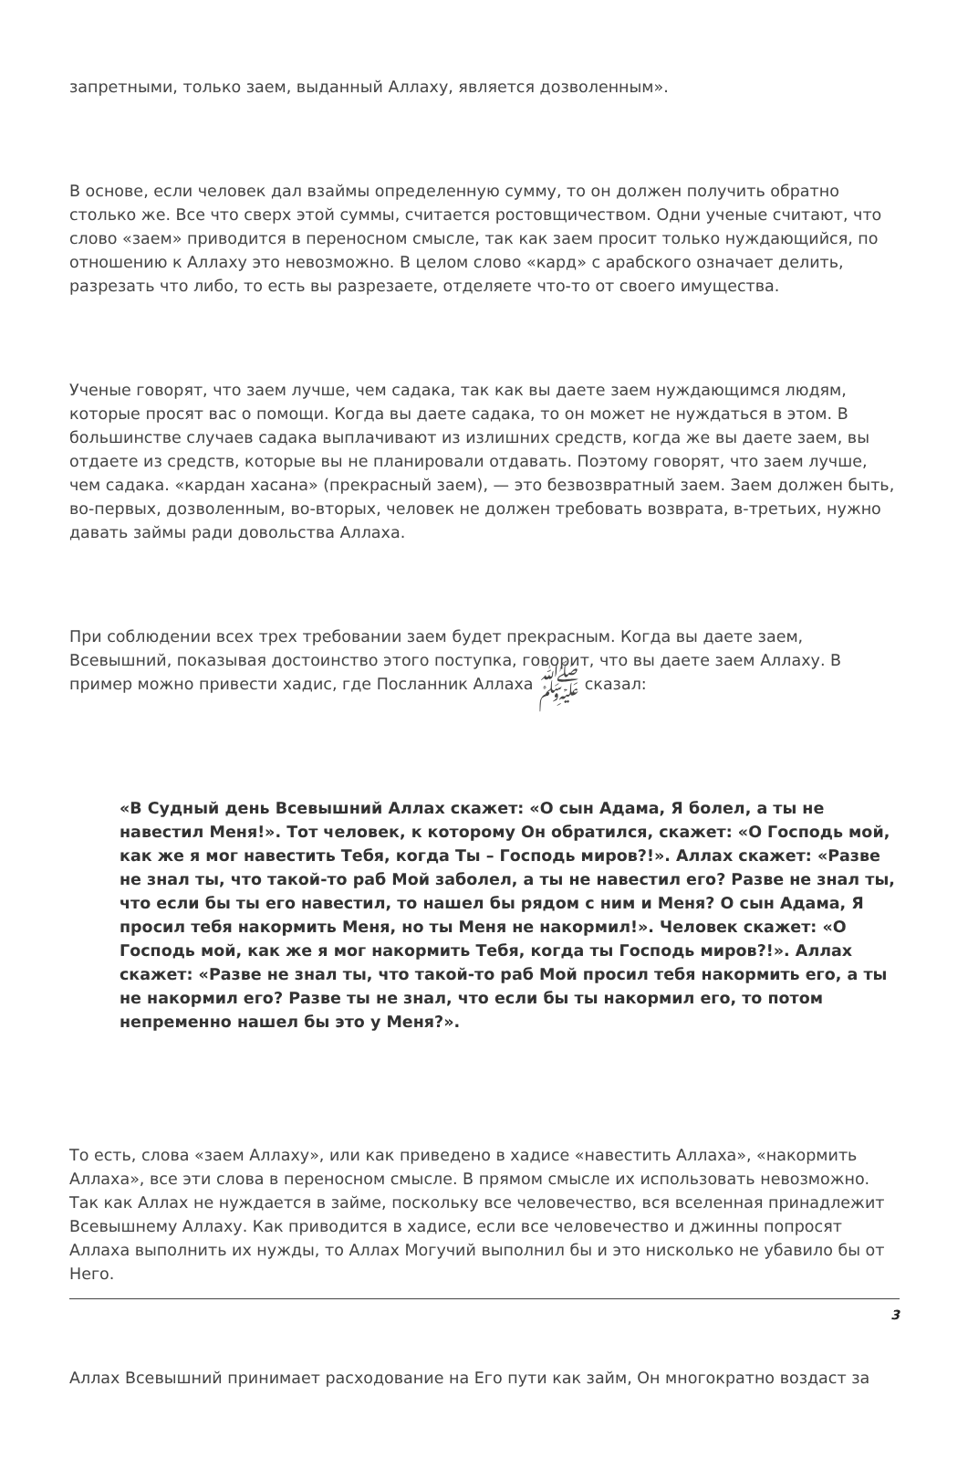запретными, только заем, выданный Аллаху, является дозволенным».
В основе, если человек дал взаймы определенную сумму, то он должен получить обратно столько же. Все что сверх этой суммы, считается ростовщичеством. Одни ученые считают, что слово «заем» приводится в переносном смысле, так как заем просит только нуждающийся, по отношению к Аллаху это невозможно. В целом слово «кард» с арабского означает делить, разрезать что либо, то есть вы разрезаете, отделяете что-то от своего имущества.
Ученые говорят, что заем лучше, чем садака, так как вы даете заем нуждающимся людям, которые просят вас о помощи. Когда вы даете садака, то он может не нуждаться в этом. В большинстве случаев садака выплачивают из излишних средств, когда же вы даете заем, вы отдаете из средств, которые вы не планировали отдавать. Поэтому говорят, что заем лучше, чем садака. «кардан хасана» (прекрасный заем), — это безвозвратный заем. Заем должен быть, во-первых, дозволенным, во-вторых, человек не должен требовать возврата, в-третьих, нужно давать займы ради довольства Аллаха.
При соблюдении всех трех требовании заем будет прекрасным. Когда вы даете заем, Всевышний, показывая достоинство этого поступка, говорит, что вы даете заем Аллаху. В пример можно привести хадис, где Посланник Аллаха ﷺ сказал:
«В Судный день Всевышний Аллах скажет: «О сын Адама, Я болел, а ты не навестил Меня!». Тот человек, к которому Он обратился, скажет: «О Господь мой, как же я мог навестить Тебя, когда Ты – Господь миров?!». Аллах скажет: «Разве не знал ты, что такой-то раб Мой заболел, а ты не навестил его? Разве не знал ты, что если бы ты его навестил, то нашел бы рядом с ним и Меня? О сын Адама, Я просил тебя накормить Меня, но ты Меня не накормил!». Человек скажет: «О Господь мой, как же я мог накормить Тебя, когда ты Господь миров?!». Аллах скажет: «Разве не знал ты, что такой-то раб Мой просил тебя накормить его, а ты не накормил его? Разве ты не знал, что если бы ты накормил его, то потом непременно нашел бы это у Меня?».
То есть, слова «заем Аллаху», или как приведено в хадисе «навестить Аллаха», «накормить Аллаха», все эти слова в переносном смысле. В прямом смысле их использовать невозможно. Так как Аллах не нуждается в займе, поскольку все человечество, вся вселенная принадлежит Всевышнему Аллаху. Как приводится в хадисе, если все человечество и джинны попросят Аллаха выполнить их нужды, то Аллах Могучий выполнил бы и это нисколько не убавило бы от Него.
Аллах Всевышний принимает расходование на Его пути как займ, Он многократно воздаст за
3